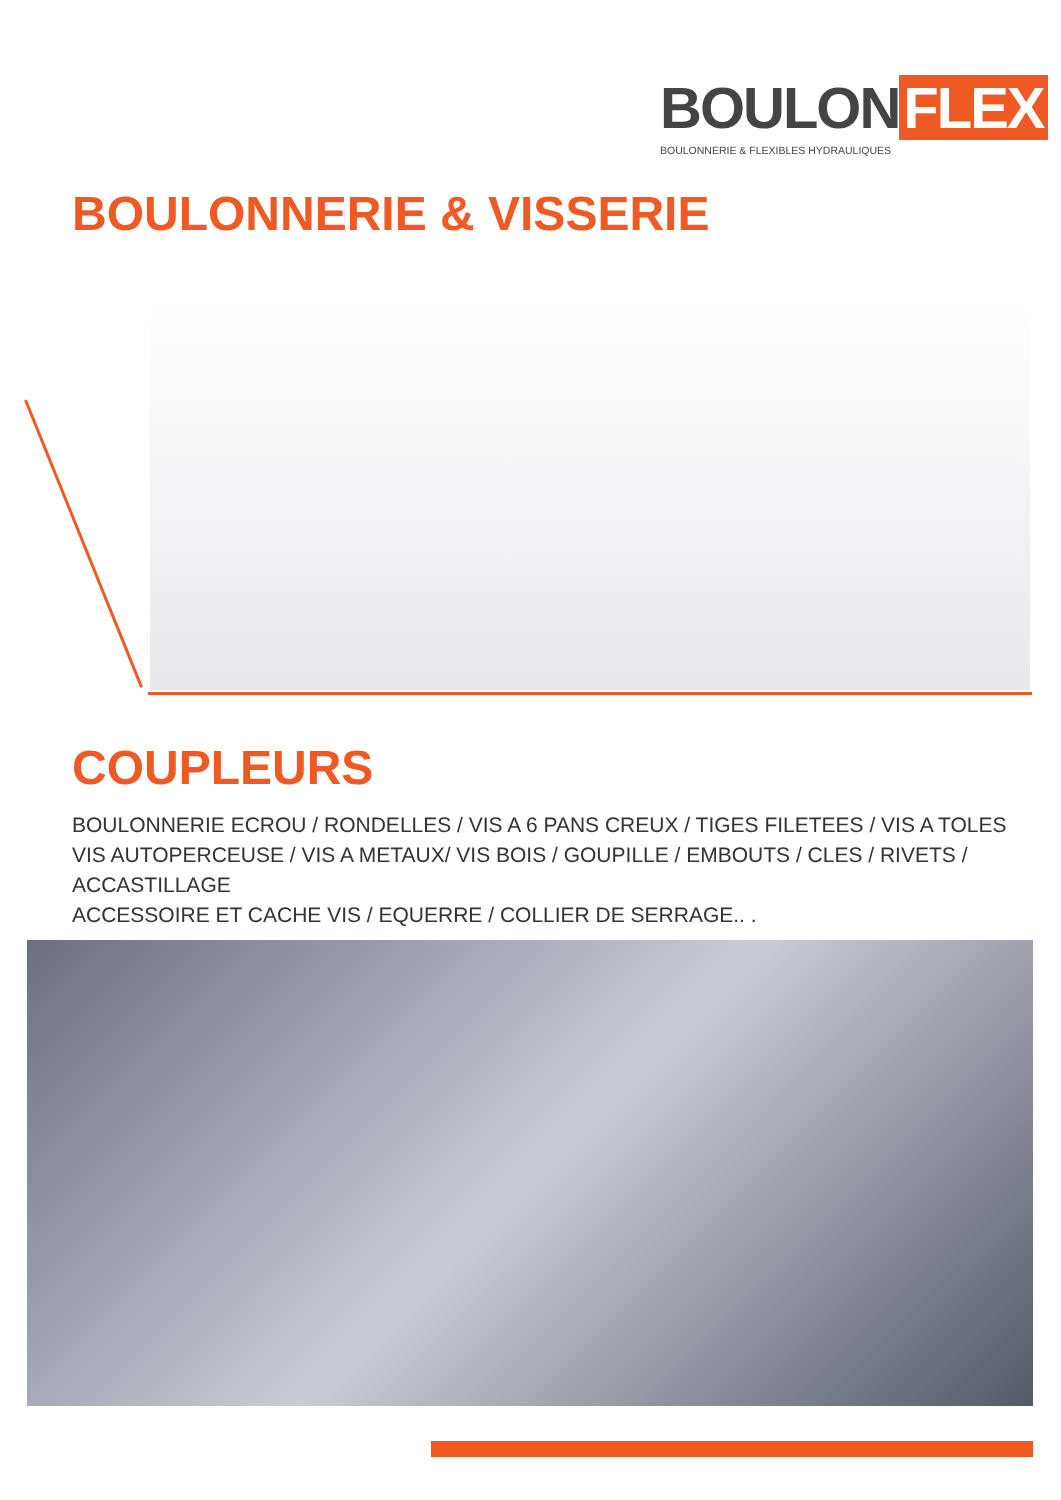BOULON FLEX
BOULONNERIE & FLEXIBLES HYDRAULIQUES
BOULONNERIE & VISSERIE
COUPLEURS
BOULONNERIE ECROU / RONDELLES / VIS A 6 PANS CREUX / TIGES FILETEES / VIS A TOLES
VIS AUTOPERCEUSE / VIS A METAUX/ VIS BOIS / GOUPILLE / EMBOUTS / CLES / RIVETS / ACCASTILLAGE
ACCESSOIRE ET CACHE VIS / EQUERRE / COLLIER DE SERRAGE.. .